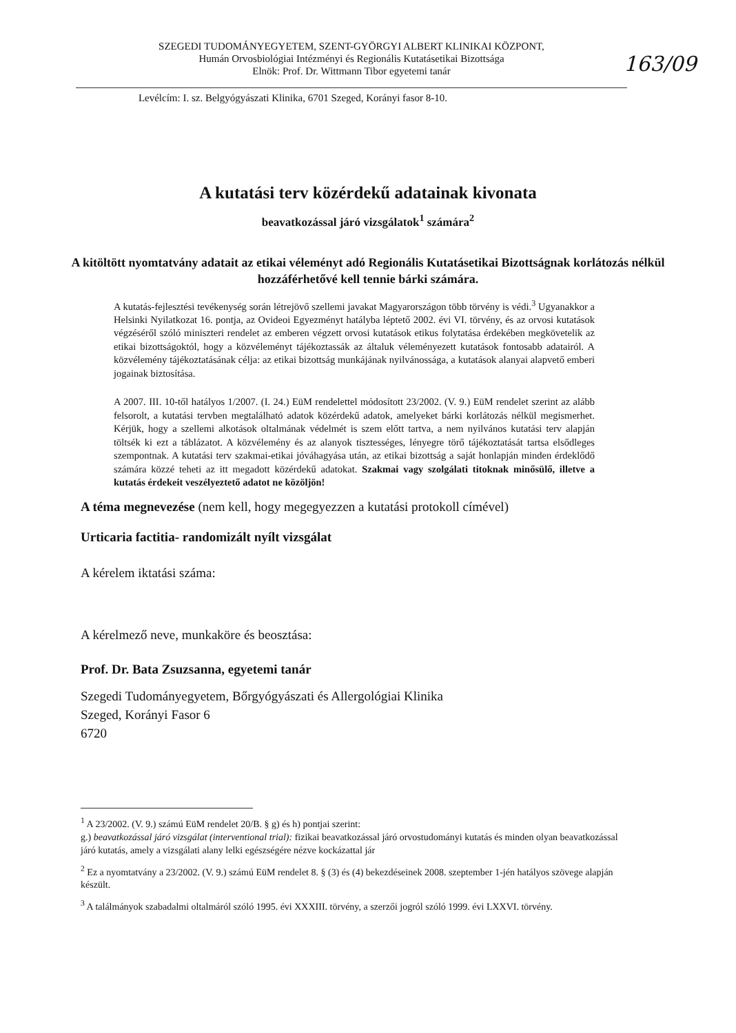SZEGEDI TUDOMÁNYEGYETEM, SZENT-GYÖRGYI ALBERT KLINIKAI KÖZPONT,
Humán Orvosbiológiai Intézményi és Regionális Kutatásetikai Bizottsága
Elnök: Prof. Dr. Wittmann Tibor egyetemi tanár
163/09
Levélcím: I. sz. Belgyógyászati Klinika, 6701 Szeged, Korányi fasor 8-10.
A kutatási terv közérdekű adatainak kivonata
beavatkozással járó vizsgálatok<sup>1</sup> számára<sup>2</sup>
A kitöltött nyomtatvány adatait az etikai véleményt adó Regionális Kutatásetikai Bizottságnak korlátozás nélkül hozzáférhetővé kell tennie bárki számára.
A kutatás-fejlesztési tevékenység során létrejövő szellemi javakat Magyarországon több törvény is védi.<sup>3</sup> Ugyanakkor a Helsinki Nyilatkozat 16. pontja, az Ovideoi Egyezményt hatályba léptető 2002. évi VI. törvény, és az orvosi kutatások végzéséről szóló miniszteri rendelet az emberen végzett orvosi kutatások etikus folytatása érdekében megkövetelik az etikai bizottságoktól, hogy a közvéleményt tájékoztassák az általuk véleményezett kutatások fontosabb adatairól. A közvélemény tájékoztatásának célja: az etikai bizottság munkájának nyilvánossága, a kutatások alanyai alapvető emberi jogainak biztosítása.
A 2007. III. 10-től hatályos 1/2007. (I. 24.) EüM rendelettel módosított 23/2002. (V. 9.) EüM rendelet szerint az alább felsorolt, a kutatási tervben megtalálható adatok közérdekű adatok, amelyeket bárki korlátozás nélkül megismerhet. Kérjük, hogy a szellemi alkotások oltalmának védelmét is szem előtt tartva, a nem nyilvános kutatási terv alapján töltsék ki ezt a táblázatot. A közvélemény és az alanyok tisztességes, lényegre törő tájékoztatását tartsa elsődleges szempontnak. A kutatási terv szakmai-etikai jóváhagyása után, az etikai bizottság a saját honlapján minden érdeklődő számára közzé teheti az itt megadott közérdekű adatokat. Szakmai vagy szolgálati titoknak minősülő, illetve a kutatás érdekeit veszélyeztető adatot ne közöljön!
A téma megnevezése (nem kell, hogy megegyezzen a kutatási protokoll címével)
Urticaria factitia- randomizált nyílt vizsgálat
A kérelem iktatási száma:
A kérelmező neve, munkaköre és beosztása:
Prof. Dr. Bata Zsuzsanna, egyetemi tanár
Szegedi Tudományegyetem, Bőrgyógyászati és Allergológiai Klinika
Szeged, Korányi Fasor 6
6720
<sup>1</sup> A 23/2002. (V. 9.) számú EüM rendelet 20/B. § g) és h) pontjai szerint:
g.) beavatkozással járó vizsgálat (interventional trial): fizikai beavatkozással járó orvostudományi kutatás és minden olyan beavatkozással járó kutatás, amely a vizsgálati alany lelki egészségére nézve kockázattal jár
<sup>2</sup> Ez a nyomtatvány a 23/2002. (V. 9.) számú EüM rendelet 8. § (3) és (4) bekezdéseinek 2008. szeptember 1-jén hatályos szövege alapján készült.
<sup>3</sup> A találmányok szabadalmi oltalmáról szóló 1995. évi XXXIII. törvény, a szerzői jogról szóló 1999. évi LXXVI. törvény.